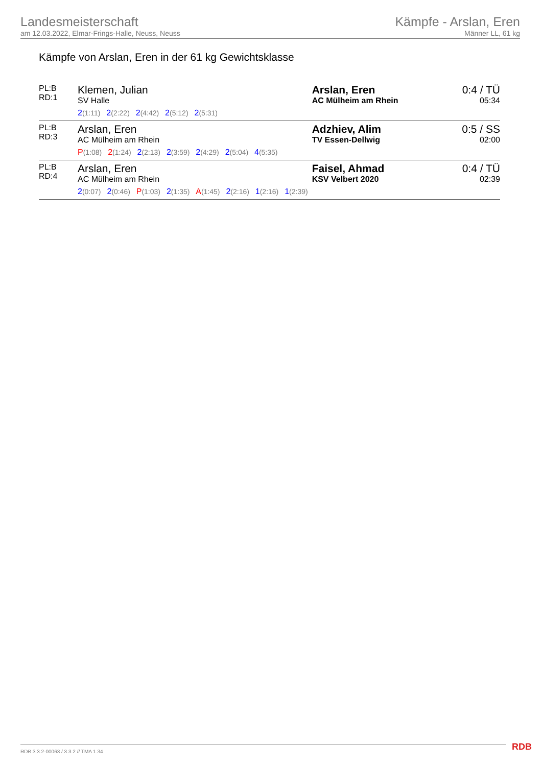Landesmeisterschaft
am 12.03.2022, Elmar-Frings-Halle, Neuss, Neuss
Kämpfe - Arslan, Eren
Männer LL, 61 kg
Kämpfe von Arslan, Eren in der 61 kg Gewichtsklasse
| PL:B RD:1 | Klemen, Julian SV Halle 2 (1:11) 2 (2:22) 2 (4:42) 2 (5:12) 2 (5:31) | Arslan, Eren AC Mülheim am Rhein | 0:4 / TÜ 05:34 |
| PL:B RD:3 | Arslan, Eren AC Mülheim am Rhein P (1:08) 2 (1:24) 2 (2:13) 2 (3:59) 2 (4:29) 2 (5:04) 4 (5:35) | Adzhiev, Alim TV Essen-Dellwig | 0:5 / SS 02:00 |
| PL:B RD:4 | Arslan, Eren AC Mülheim am Rhein 2 (0:07) 2 (0:46) P (1:03) 2 (1:35) A (1:45) 2 (2:16) 1 (2:16) 1 (2:39) | Faisel, Ahmad KSV Velbert 2020 | 0:4 / TÜ 02:39 |
RDB 3.3.2-00063 / 3.3.2 // TMA 1.34
RDB